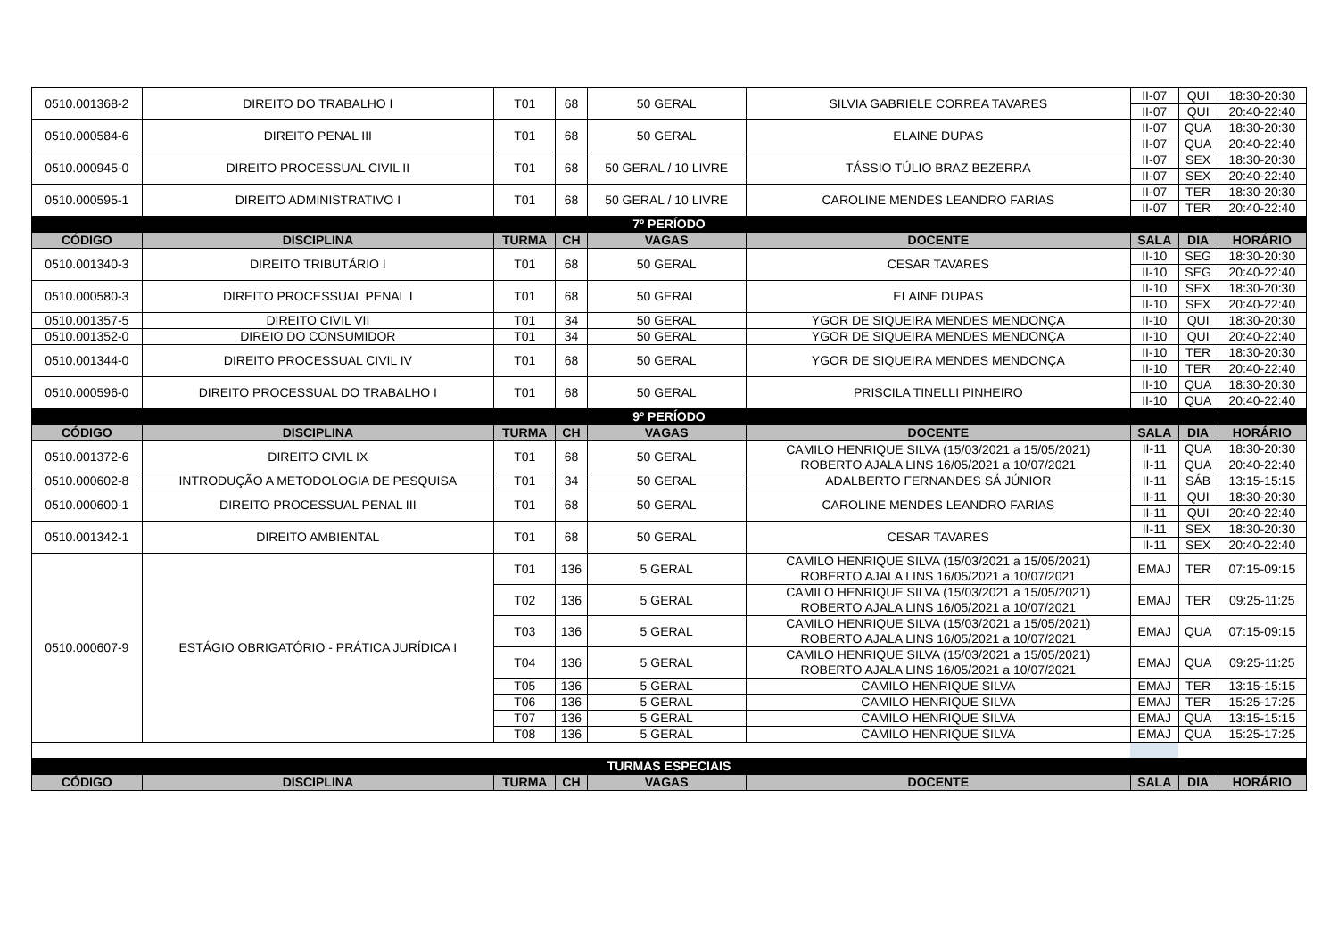| 0510.001368-2 | DIREITO DO TRABALHO I | T01 | 68 | 50 GERAL | SILVIA GABRIELE CORREA TAVARES | II-07 | QUI | 18:30-20:30 |
| | | | | | | II-07 | QUI | 20:40-22:40 |
| 0510.000584-6 | DIREITO PENAL III | T01 | 68 | 50 GERAL | ELAINE DUPAS | II-07 | QUA | 18:30-20:30 |
| | | | | | | II-07 | QUA | 20:40-22:40 |
| 0510.000945-0 | DIREITO PROCESSUAL CIVIL II | T01 | 68 | 50 GERAL / 10 LIVRE | TÁSSIO TÚLIO BRAZ BEZERRA | II-07 | SEX | 18:30-20:30 |
| | | | | | | II-07 | SEX | 20:40-22:40 |
| 0510.000595-1 | DIREITO ADMINISTRATIVO I | T01 | 68 | 50 GERAL / 10 LIVRE | CAROLINE MENDES LEANDRO FARIAS | II-07 | TER | 18:30-20:30 |
| | | | | | | II-07 | TER | 20:40-22:40 |
| 7º PERÍODO | | | | | | | | |
| CÓDIGO | DISCIPLINA | TURMA | CH | VAGAS | DOCENTE | SALA | DIA | HORÁRIO |
| 0510.001340-3 | DIREITO TRIBUTÁRIO I | T01 | 68 | 50 GERAL | CESAR TAVARES | II-10 | SEG | 18:30-20:30 |
| | | | | | | II-10 | SEG | 20:40-22:40 |
| 0510.000580-3 | DIREITO PROCESSUAL PENAL I | T01 | 68 | 50 GERAL | ELAINE DUPAS | II-10 | SEX | 18:30-20:30 |
| | | | | | | II-10 | SEX | 20:40-22:40 |
| 0510.001357-5 | DIREITO CIVIL VII | T01 | 34 | 50 GERAL | YGOR DE SIQUEIRA MENDES MENDONÇA | II-10 | QUI | 18:30-20:30 |
| 0510.001352-0 | DIREIO DO CONSUMIDOR | T01 | 34 | 50 GERAL | YGOR DE SIQUEIRA MENDES MENDONÇA | II-10 | QUI | 20:40-22:40 |
| 0510.001344-0 | DIREITO PROCESSUAL CIVIL IV | T01 | 68 | 50 GERAL | YGOR DE SIQUEIRA MENDES MENDONÇA | II-10 | TER | 18:30-20:30 |
| | | | | | | II-10 | TER | 20:40-22:40 |
| 0510.000596-0 | DIREITO PROCESSUAL DO TRABALHO I | T01 | 68 | 50 GERAL | PRISCILA TINELLI PINHEIRO | II-10 | QUA | 18:30-20:30 |
| | | | | | | II-10 | QUA | 20:40-22:40 |
| 9º PERÍODO | | | | | | | | |
| CÓDIGO | DISCIPLINA | TURMA | CH | VAGAS | DOCENTE | SALA | DIA | HORÁRIO |
| 0510.001372-6 | DIREITO CIVIL IX | T01 | 68 | 50 GERAL | CAMILO HENRIQUE SILVA (15/03/2021 a 15/05/2021) ROBERTO AJALA LINS 16/05/2021 a 10/07/2021 | II-11 | QUA | 18:30-20:30 |
| | | | | | | II-11 | QUA | 20:40-22:40 |
| 0510.000602-8 | INTRODUÇÃO A METODOLOGIA DE PESQUISA | T01 | 34 | 50 GERAL | ADALBERTO FERNANDES SÁ JÚNIOR | II-11 | SÁB | 13:15-15:15 |
| 0510.000600-1 | DIREITO PROCESSUAL PENAL III | T01 | 68 | 50 GERAL | CAROLINE MENDES LEANDRO FARIAS | II-11 | QUI | 18:30-20:30 |
| | | | | | | II-11 | QUI | 20:40-22:40 |
| 0510.001342-1 | DIREITO AMBIENTAL | T01 | 68 | 50 GERAL | CESAR TAVARES | II-11 | SEX | 18:30-20:30 |
| | | | | | | II-11 | SEX | 20:40-22:40 |
| 0510.000607-9 | ESTÁGIO OBRIGATÓRIO - PRÁTICA JURÍDICA I | T01 | 136 | 5 GERAL | CAMILO HENRIQUE SILVA (15/03/2021 a 15/05/2021) ROBERTO AJALA LINS 16/05/2021 a 10/07/2021 | EMAJ | TER | 07:15-09:15 |
| | | T02 | 136 | 5 GERAL | CAMILO HENRIQUE SILVA (15/03/2021 a 15/05/2021) ROBERTO AJALA LINS 16/05/2021 a 10/07/2021 | EMAJ | TER | 09:25-11:25 |
| | | T03 | 136 | 5 GERAL | CAMILO HENRIQUE SILVA (15/03/2021 a 15/05/2021) ROBERTO AJALA LINS 16/05/2021 a 10/07/2021 | EMAJ | QUA | 07:15-09:15 |
| | | T04 | 136 | 5 GERAL | CAMILO HENRIQUE SILVA (15/03/2021 a 15/05/2021) ROBERTO AJALA LINS 16/05/2021 a 10/07/2021 | EMAJ | QUA | 09:25-11:25 |
| | | T05 | 136 | 5 GERAL | CAMILO HENRIQUE SILVA | EMAJ | TER | 13:15-15:15 |
| | | T06 | 136 | 5 GERAL | CAMILO HENRIQUE SILVA | EMAJ | TER | 15:25-17:25 |
| | | T07 | 136 | 5 GERAL | CAMILO HENRIQUE SILVA | EMAJ | QUA | 13:15-15:15 |
| | | T08 | 136 | 5 GERAL | CAMILO HENRIQUE SILVA | EMAJ | QUA | 15:25-17:25 |
| TURMAS ESPECIAIS | | | | | | | | |
| CÓDIGO | DISCIPLINA | TURMA | CH | VAGAS | DOCENTE | SALA | DIA | HORÁRIO |